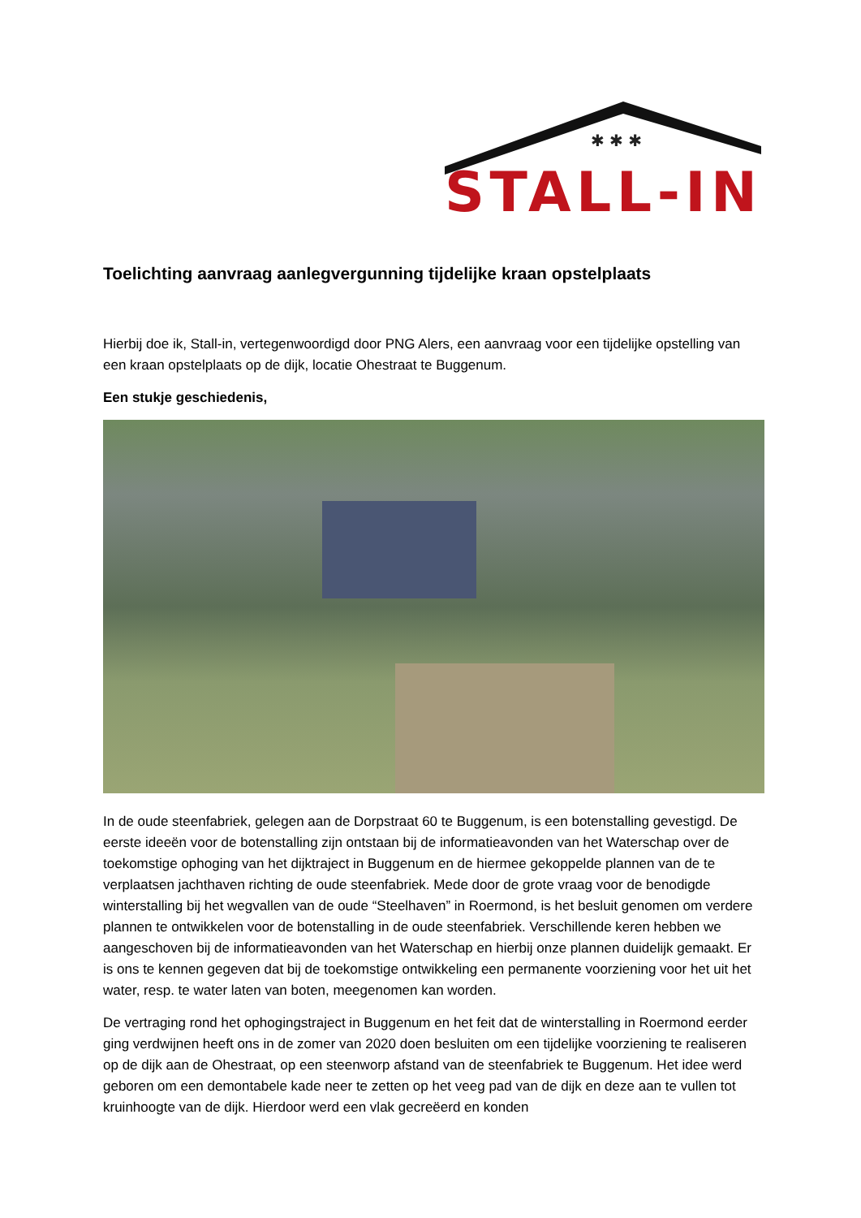✱ ✱ ✱
STALL-IN
Toelichting aanvraag aanlegvergunning tijdelijke kraan opstelplaats
Hierbij doe ik, Stall-in, vertegenwoordigd door PNG Alers, een aanvraag voor een tijdelijke opstelling van een kraan opstelplaats op de dijk, locatie Ohestraat te Buggenum.
Een stukje geschiedenis,
In de oude steenfabriek, gelegen aan de Dorpstraat 60 te Buggenum, is een botenstalling gevestigd. De eerste ideeën voor de botenstalling zijn ontstaan bij de informatieavonden van het Waterschap over de toekomstige ophoging van het dijktraject in Buggenum en de hiermee gekoppelde plannen van de te verplaatsen jachthaven richting de oude steenfabriek. Mede door de grote vraag voor de benodigde winterstalling bij het wegvallen van de oude “Steelhaven” in Roermond, is het besluit genomen om verdere plannen te ontwikkelen voor de botenstalling in de oude steenfabriek. Verschillende keren hebben we aangeschoven bij de informatieavonden van het Waterschap en hierbij onze plannen duidelijk gemaakt. Er is ons te kennen gegeven dat bij de toekomstige ontwikkeling een permanente voorziening voor het uit het water, resp. te water laten van boten, meegenomen kan worden.
De vertraging rond het ophogingstraject in Buggenum en het feit dat de winterstalling in Roermond eerder ging verdwijnen heeft ons in de zomer van 2020 doen besluiten om een tijdelijke voorziening te realiseren op de dijk aan de Ohestraat, op een steenworp afstand van de steenfabriek te Buggenum. Het idee werd geboren om een demontabele kade neer te zetten op het veeg pad van de dijk en deze aan te vullen tot kruinhoogte van de dijk. Hierdoor werd een vlak gecreëerd en konden